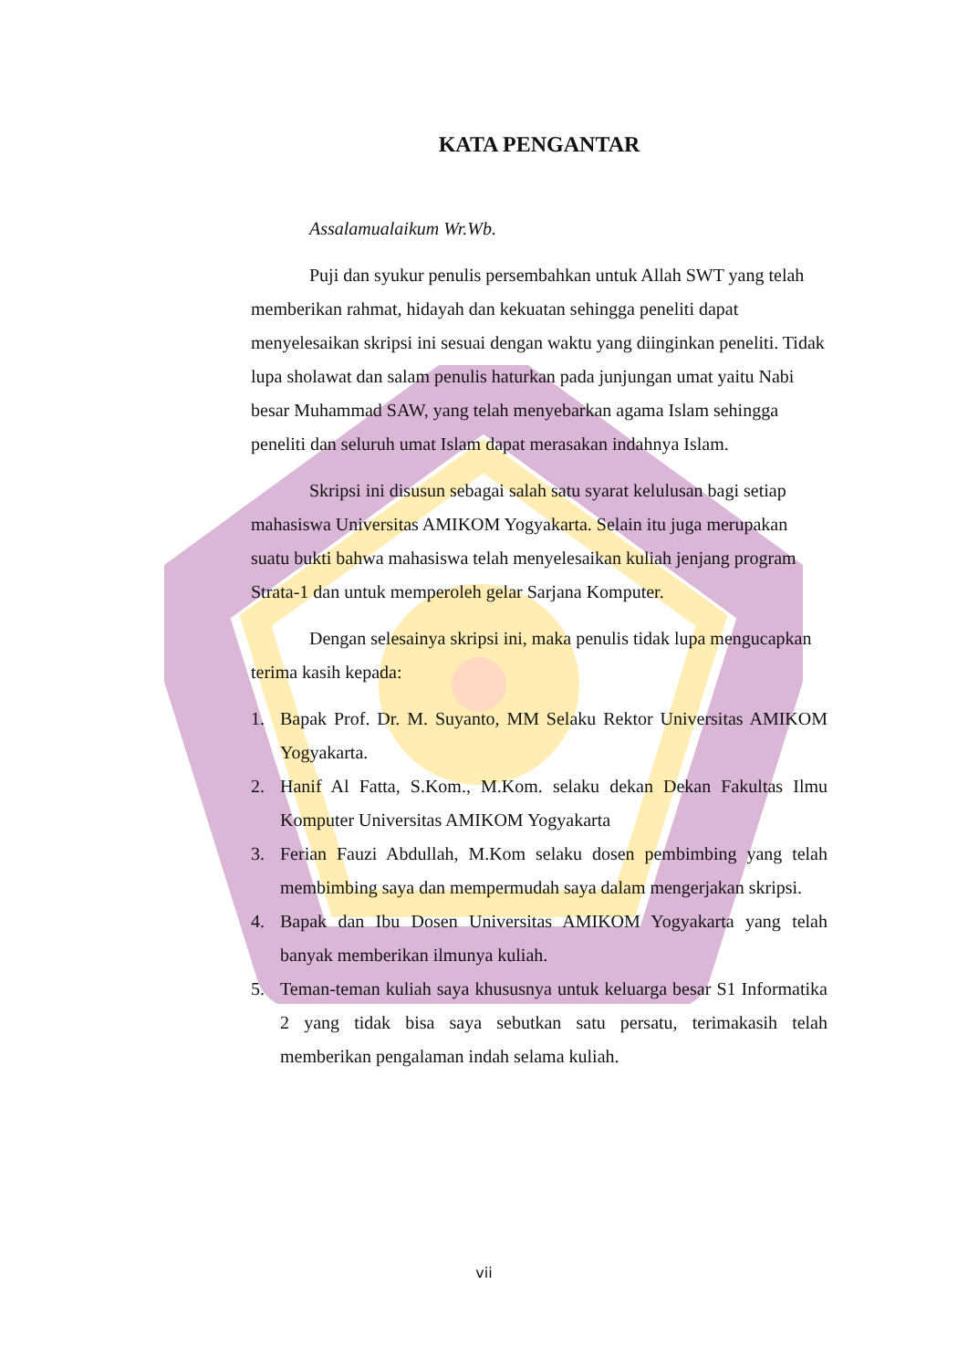KATA PENGANTAR
Assalamualaikum Wr.Wb.
Puji dan syukur penulis persembahkan untuk Allah SWT yang telah memberikan rahmat, hidayah dan kekuatan sehingga peneliti dapat menyelesaikan skripsi ini sesuai dengan waktu yang diinginkan peneliti. Tidak lupa sholawat dan salam penulis haturkan pada junjungan umat yaitu Nabi besar Muhammad SAW, yang telah menyebarkan agama Islam sehingga peneliti dan seluruh umat Islam dapat merasakan indahnya Islam.
Skripsi ini disusun sebagai salah satu syarat kelulusan bagi setiap mahasiswa Universitas AMIKOM Yogyakarta. Selain itu juga merupakan suatu bukti bahwa mahasiswa telah menyelesaikan kuliah jenjang program Strata-1 dan untuk memperoleh gelar Sarjana Komputer.
Dengan selesainya skripsi ini, maka penulis tidak lupa mengucapkan terima kasih kepada:
1. Bapak Prof. Dr. M. Suyanto, MM Selaku Rektor Universitas AMIKOM Yogyakarta.
2. Hanif Al Fatta, S.Kom., M.Kom. selaku dekan Dekan Fakultas Ilmu Komputer Universitas AMIKOM Yogyakarta
3. Ferian Fauzi Abdullah, M.Kom selaku dosen pembimbing yang telah membimbing saya dan mempermudah saya dalam mengerjakan skripsi.
4. Bapak dan Ibu Dosen Universitas AMIKOM Yogyakarta yang telah banyak memberikan ilmunya kuliah.
5. Teman-teman kuliah saya khususnya untuk keluarga besar S1 Informatika 2 yang tidak bisa saya sebutkan satu persatu, terimakasih telah memberikan pengalaman indah selama kuliah.
vii